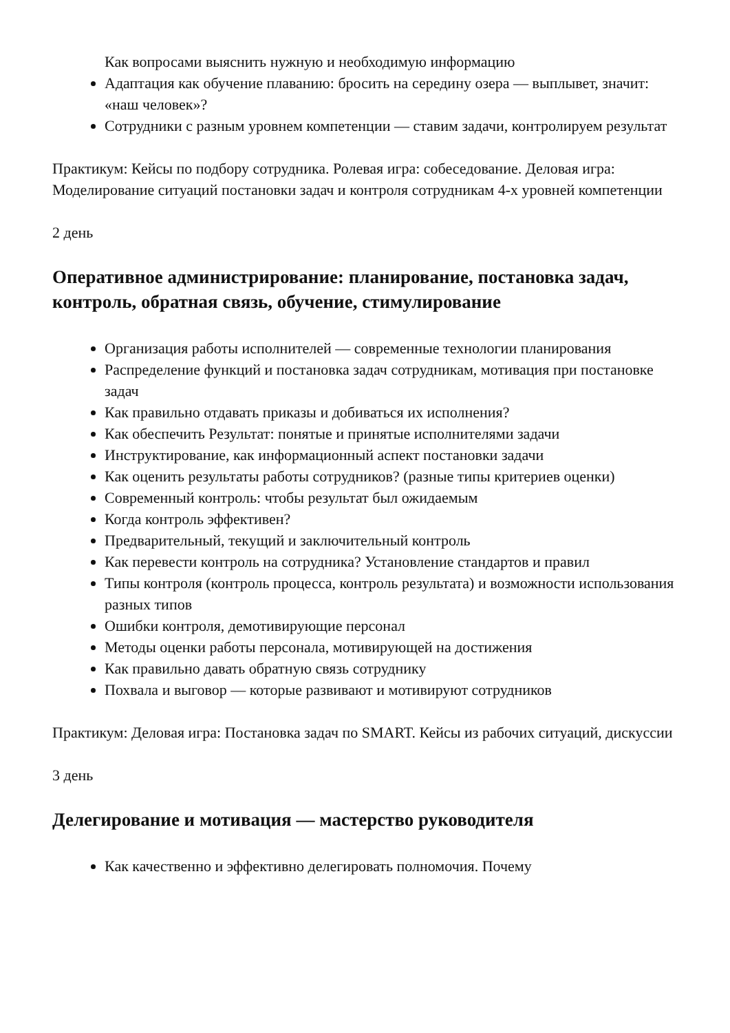Как вопросами выяснить нужную и необходимую информацию
Адаптация как обучение плаванию: бросить на середину озера — выплывет, значит: «наш человек»?
Сотрудники с разным уровнем компетенции — ставим задачи, контролируем результат
Практикум: Кейсы по подбору сотрудника. Ролевая игра: собеседование. Деловая игра: Моделирование ситуаций постановки задач и контроля сотрудникам 4-х уровней компетенции
2 день
Оперативное администрирование: планирование, постановка задач, контроль, обратная связь, обучение, стимулирование
Организация работы исполнителей — современные технологии планирования
Распределение функций и постановка задач сотрудникам, мотивация при постановке задач
Как правильно отдавать приказы и добиваться их исполнения?
Как обеспечить Результат: понятые и принятые исполнителями задачи
Инструктирование, как информационный аспект постановки задачи
Как оценить результаты работы сотрудников? (разные типы критериев оценки)
Современный контроль: чтобы результат был ожидаемым
Когда контроль эффективен?
Предварительный, текущий и заключительный контроль
Как перевести контроль на сотрудника? Установление стандартов и правил
Типы контроля (контроль процесса, контроль результата) и возможности использования разных типов
Ошибки контроля, демотивирующие персонал
Методы оценки работы персонала, мотивирующей на достижения
Как правильно давать обратную связь сотруднику
Похвала и выговор — которые развивают и мотивируют сотрудников
Практикум: Деловая игра: Постановка задач по SMART. Кейсы из рабочих ситуаций, дискуссии
3 день
Делегирование и мотивация — мастерство руководителя
Как качественно и эффективно делегировать полномочия. Почему